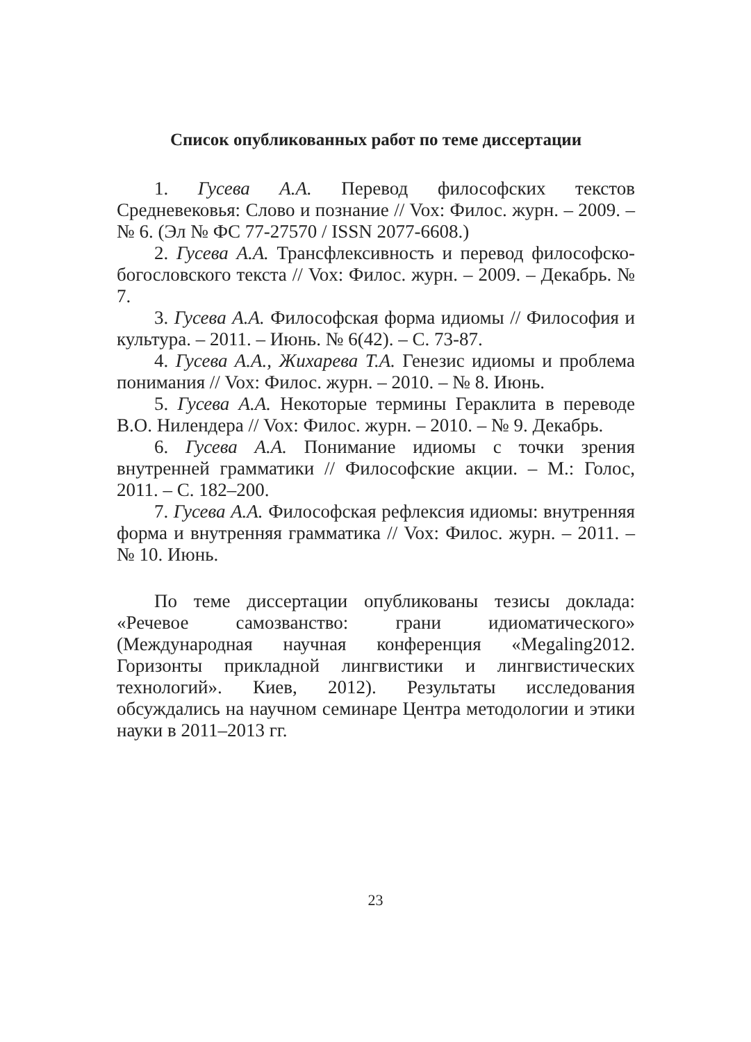Список опубликованных работ по теме диссертации
1. Гусева А.А. Перевод философских текстов Средневековья: Слово и познание // Vox: Филос. журн. – 2009. – № 6. (Эл № ФС 77-27570 / ISSN 2077-6608.)
2. Гусева А.А. Трансфлексивность и перевод философско-богословского текста // Vox: Филос. журн. – 2009. – Декабрь. № 7.
3. Гусева А.А. Философская форма идиомы // Философия и культура. – 2011. – Июнь. № 6(42). – С. 73-87.
4. Гусева А.А., Жихарева Т.А. Генезис идиомы и проблема понимания // Vox: Филос. журн. – 2010. – № 8. Июнь.
5. Гусева А.А. Некоторые термины Гераклита в переводе В.О. Нилендера // Vox: Филос. журн. – 2010. – № 9. Декабрь.
6. Гусева А.А. Понимание идиомы с точки зрения внутренней грамматики // Философские акции. – М.: Голос, 2011. – С. 182–200.
7. Гусева А.А. Философская рефлексия идиомы: внутренняя форма и внутренняя грамматика // Vox: Филос. журн. – 2011. – № 10. Июнь.
По теме диссертации опубликованы тезисы доклада: «Речевое самозванство: грани идиоматического» (Международная научная конференция «Megaling2012. Горизонты прикладной лингвистики и лингвистических технологий». Киев, 2012). Результаты исследования обсуждались на научном семинаре Центра методологии и этики науки в 2011–2013 гг.
23